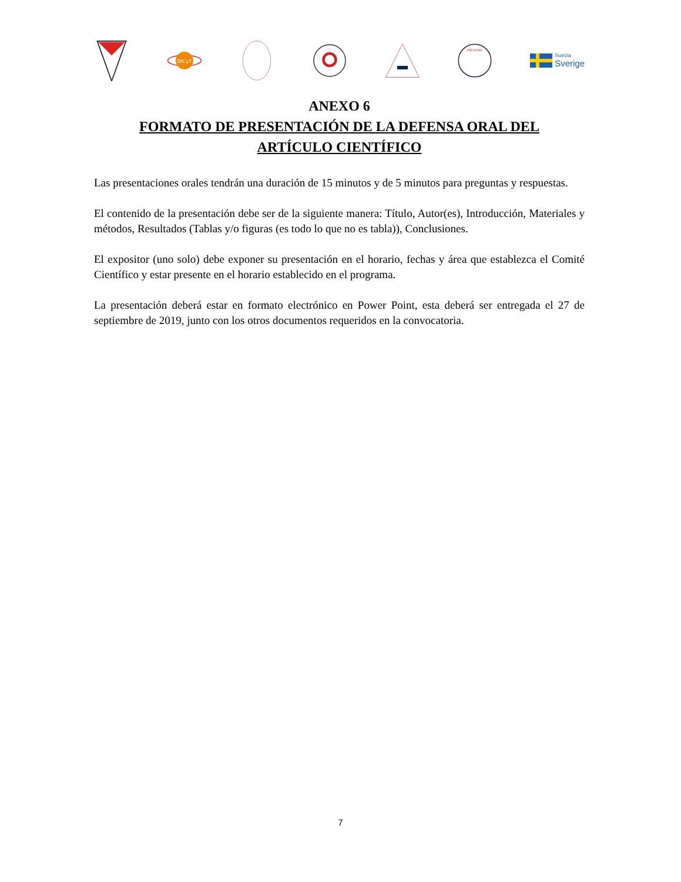DICyT
FACULTAD
Suecia
Sverige
ANEXO 6
FORMATO DE PRESENTACIÓN DE LA DEFENSA ORAL DEL
ARTÍCULO CIENTÍFICO
Las presentaciones orales tendrán una duración de 15 minutos y de 5 minutos para preguntas y respuestas.
El contenido de la presentación debe ser de la siguiente manera: Título, Autor(es), Introducción, Materiales y métodos, Resultados (Tablas y/o figuras (es todo lo que no es tabla)), Conclusiones.
El expositor (uno solo) debe exponer su presentación en el horario, fechas y área que establezca el Comité Científico y estar presente en el horario establecido en el programa.
La presentación deberá estar en formato electrónico en Power Point, esta deberá ser entregada el 27 de septiembre de 2019, junto con los otros documentos requeridos en la convocatoria.
7